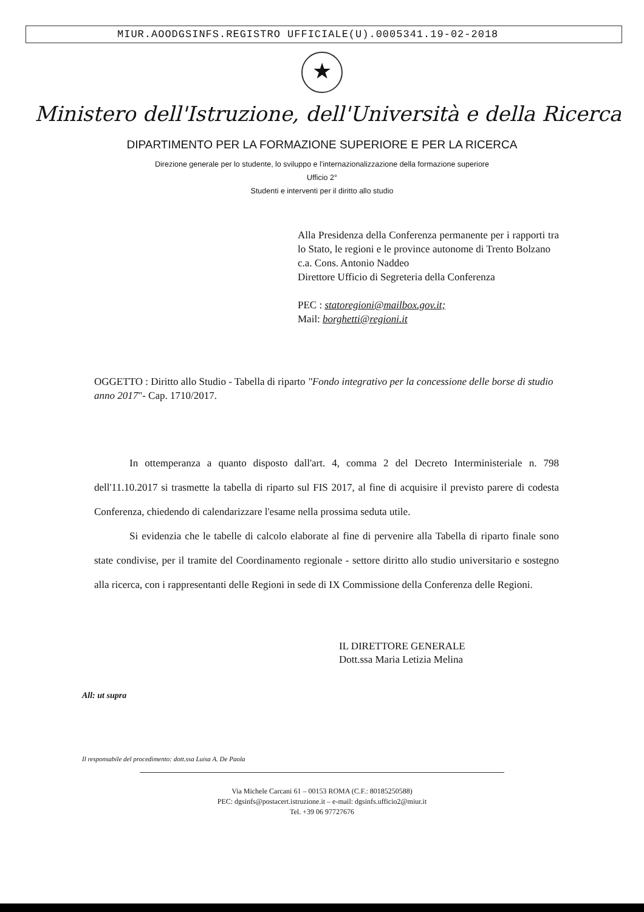MIUR.AOODGSINFS.REGISTRO UFFICIALE(U).0005341.19-02-2018
★
Ministero dell'Istruzione, dell'Università e della Ricerca
DIPARTIMENTO PER LA FORMAZIONE SUPERIORE E PER LA RICERCA
Direzione generale per lo studente, lo sviluppo e l'internazionalizzazione della formazione superiore
Ufficio 2°
Studenti e interventi per il diritto allo studio
Alla Presidenza della Conferenza permanente per i rapporti tra lo Stato, le regioni e le province autonome di Trento Bolzano
c.a. Cons. Antonio Naddeo
Direttore Ufficio di Segreteria della Conferenza
PEC : statoregioni@mailbox.gov.it;
Mail: borghetti@regioni.it
OGGETTO : Diritto allo Studio - Tabella di riparto "Fondo integrativo per la concessione delle borse di studio anno 2017"- Cap. 1710/2017.
In ottemperanza a quanto disposto dall'art. 4, comma 2 del Decreto Interministeriale n. 798 dell'11.10.2017 si trasmette la tabella di riparto sul FIS 2017, al fine di acquisire il previsto parere di codesta Conferenza, chiedendo di calendarizzare l'esame nella prossima seduta utile.
Si evidenzia che le tabelle di calcolo elaborate al fine di pervenire alla Tabella di riparto finale sono state condivise, per il tramite del Coordinamento regionale - settore diritto allo studio universitario e sostegno alla ricerca, con i rappresentanti delle Regioni in sede di IX Commissione della Conferenza delle Regioni.
IL DIRETTORE GENERALE
Dott.ssa Maria Letizia Melina
All: ut supra
Il responsabile del procedimento: dott.ssa Luisa A. De Paola
Via Michele Carcani 61 – 00153 ROMA (C.F.: 80185250588)
PEC: dgsinfs@postacert.istruzione.it – e-mail: dgsinfs.ufficio2@miur.it
Tel. +39 06 97727676